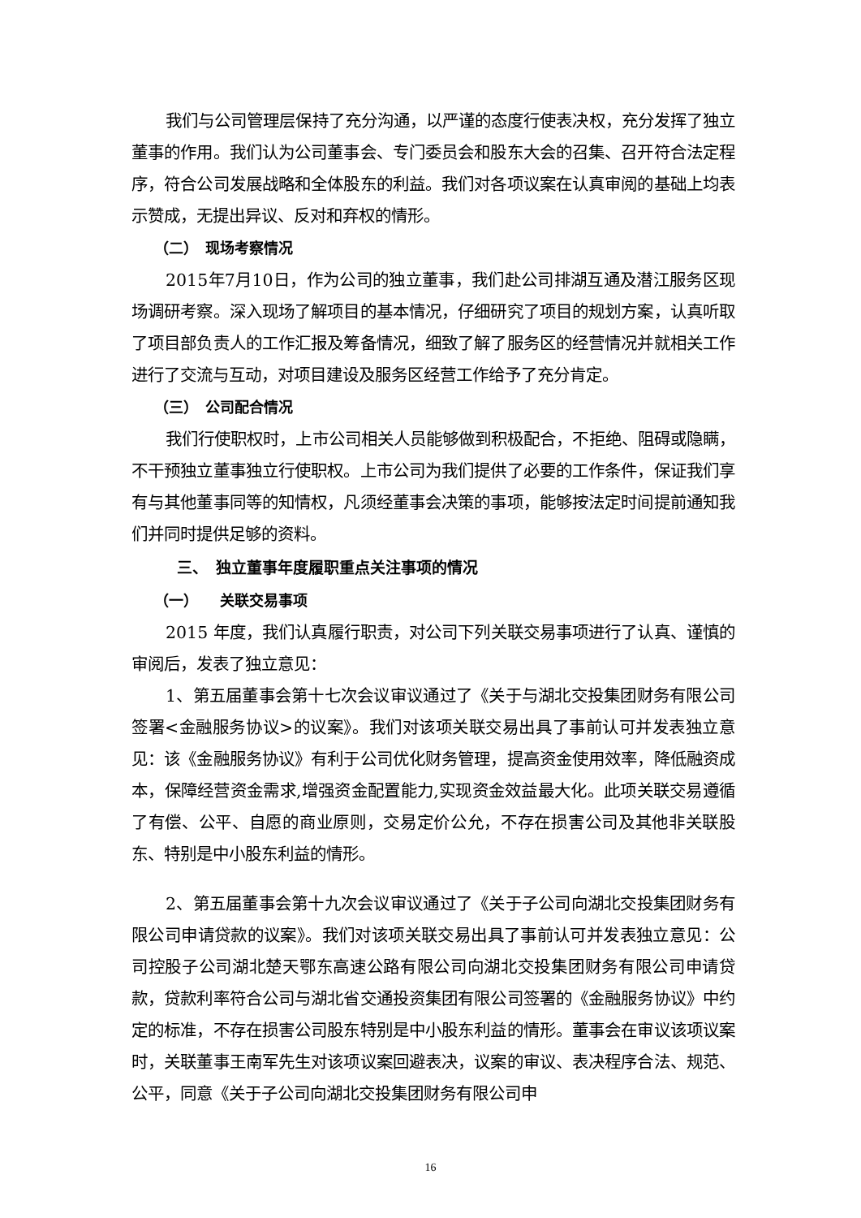我们与公司管理层保持了充分沟通，以严谨的态度行使表决权，充分发挥了独立董事的作用。我们认为公司董事会、专门委员会和股东大会的召集、召开符合法定程序，符合公司发展战略和全体股东的利益。我们对各项议案在认真审阅的基础上均表示赞成，无提出异议、反对和弃权的情形。
（二）　现场考察情况
2015年7月10日，作为公司的独立董事，我们赴公司排湖互通及潜江服务区现场调研考察。深入现场了解项目的基本情况，仔细研究了项目的规划方案，认真听取了项目部负责人的工作汇报及筹备情况，细致了解了服务区的经营情况并就相关工作进行了交流与互动，对项目建设及服务区经营工作给予了充分肯定。
（三）　公司配合情况
我们行使职权时，上市公司相关人员能够做到积极配合，不拒绝、阻碍或隐瞒，不干预独立董事独立行使职权。上市公司为我们提供了必要的工作条件，保证我们享有与其他董事同等的知情权，凡须经董事会决策的事项，能够按法定时间提前通知我们并同时提供足够的资料。
三、　独立董事年度履职重点关注事项的情况
（一）　　关联交易事项
2015 年度，我们认真履行职责，对公司下列关联交易事项进行了认真、谨慎的审阅后，发表了独立意见：
1、第五届董事会第十七次会议审议通过了《关于与湖北交投集团财务有限公司签署<金融服务协议>的议案》。我们对该项关联交易出具了事前认可并发表独立意见：该《金融服务协议》有利于公司优化财务管理，提高资金使用效率，降低融资成本，保障经营资金需求,增强资金配置能力,实现资金效益最大化。此项关联交易遵循了有偿、公平、自愿的商业原则，交易定价公允，不存在损害公司及其他非关联股东、特别是中小股东利益的情形。
2、第五届董事会第十九次会议审议通过了《关于子公司向湖北交投集团财务有限公司申请贷款的议案》。我们对该项关联交易出具了事前认可并发表独立意见：公司控股子公司湖北楚天鄂东高速公路有限公司向湖北交投集团财务有限公司申请贷款，贷款利率符合公司与湖北省交通投资集团有限公司签署的《金融服务协议》中约定的标准，不存在损害公司股东特别是中小股东利益的情形。董事会在审议该项议案时，关联董事王南军先生对该项议案回避表决，议案的审议、表决程序合法、规范、公平，同意《关于子公司向湖北交投集团财务有限公司申
16